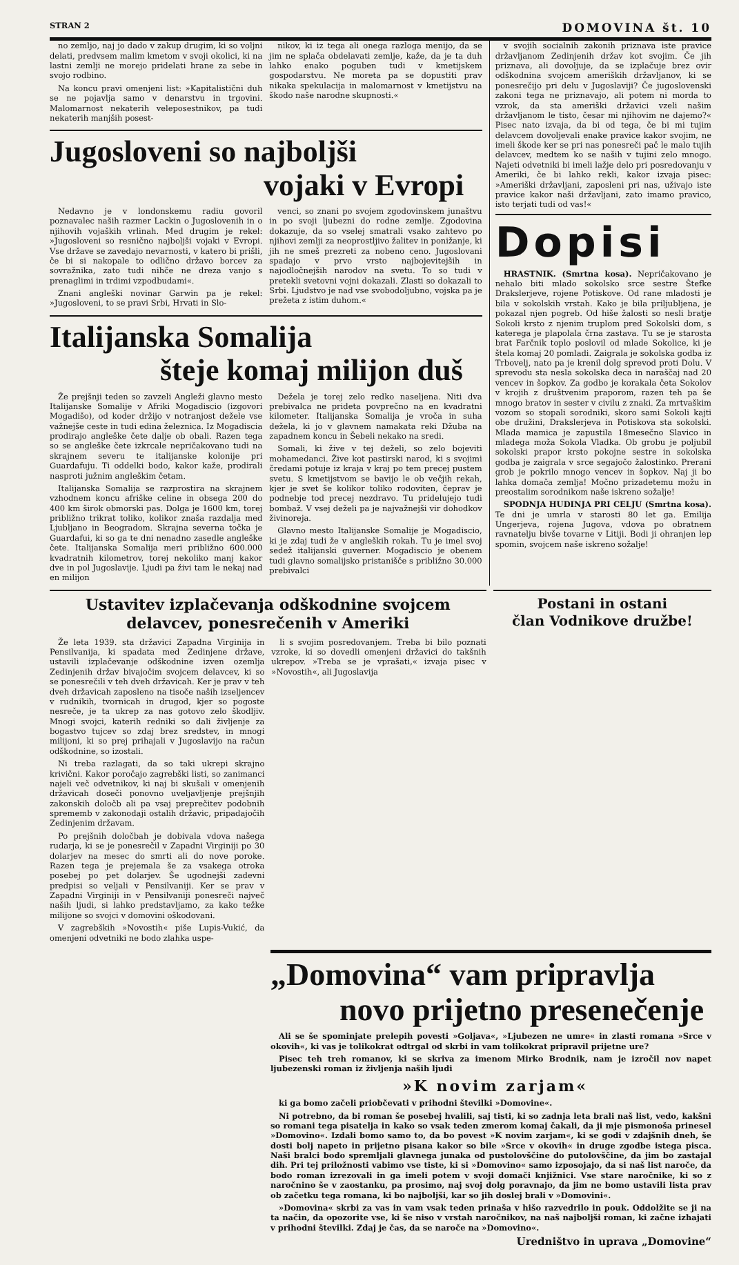STRAN 2 DOMOVINA št. 10
no zemljo, naj jo dado v zakup drugim, ki so voljni delati, predvsem malim kmetom v svoji okolici, ki na lastni zemlji ne morejo pridelati hrane za sebe in svojo rodbino.
Na koncu pravi omenjeni list: »Kapitalistični duh se ne pojavlja samo v denarstvu in trgovini. Malomarnost nekaterih veleposestnikov, pa tudi nekaterih manjših posest-
nikov, ki iz tega ali onega razloga menijo, da se jim ne splača obdelavati zemlje, kaže, da je ta duh lahko enako poguben tudi v kmetijskem gospodarstvu. Ne moreta pa se dopustiti prav nikaka spekulacija in malomarnost v kmetijstvu na škodo naše narodne skupnosti.«
Jugosloveni so najboljši
vojaki v Evropi
Nedavno je v londonskemu radiu govoril poznavalec naših razmer Lackin o Jugoslovenih in o njihovih vojaških vrlinah. Med drugim je rekel: »Jugosloveni so resnično najboljši vojaki v Evropi. Vse države se zavedajo nevarnosti, v katero bi prišli, če bi si nakopale to odlično državo borcev za sovražnika, zato tudi nihče ne dreza vanjo s prenaglimi in trdimi vzpodbudami«.
Znani angleški novinar Garwin pa je rekel: »Jugosloveni, to se pravi Srbi, Hrvati in Slo-
venci, so znani po svojem zgodovinskem junaštvu in po svoji ljubezni do rodne zemlje. Zgodovina dokazuje, da so vselej smatrali vsako zahtevo po njihovi zemlji za neoprostljivo žalitev in ponižanje, ki jih ne smeš prezreti za nobeno ceno. Jugoslovani spadajo v prvo vrsto najbojevitejših in najodločnejših narodov na svetu. To so tudi v pretekli svetovni vojni dokazali. Zlasti so dokazali to Srbi. Ljudstvo je nad vse svobodoljubno, vojska pa je prežeta z istim duhom.«
Italijanska Somalija
šteje komaj milijon duš
Že prejšnji teden so zavzeli Angleži glavno mesto Italijanske Somalije v Afriki Mogadiscio (izgovori Mogadišo), od koder držijo v notranjost dežele vse važnejše ceste in tudi edina železnica. Iz Mogadiscia prodirajo angleške čete dalje ob obali. Razen tega so se angleške čete izkrcale nepričakovano tudi na skrajnem severu te italijanske kolonije pri Guardafuju. Ti oddelki bodo, kakor kaže, prodirali nasproti južnim angleškim četam.
Italijanska Somalija se razprostira na skrajnem vzhodnem koncu afriške celine in obsega 200 do 400 km širok obmorski pas. Dolga je 1600 km, torej približno trikrat toliko, kolikor znaša razdalja med Ljubljano in Beogradom. Skrajna severna točka je Guardafui, ki so ga te dni nenadno zasedle angleške čete. Italijanska Somalija meri približno 600.000 kvadratnih kilometrov, torej nekoliko manj kakor dve in pol Jugoslavije. Ljudi pa živi tam le nekaj nad en milijon
Dežela je torej zelo redko naseljena. Niti dva prebivalca ne prideta povprečno na en kvadratni kilometer. Italijanska Somalija je vroča in suha dežela, ki jo v glavnem namakata reki Džuba na zapadnem koncu in Šebeli nekako na sredi.
Somali, ki žive v tej deželi, so zelo bojeviti mohamedanci. Žive kot pastirski narod, ki s svojimi čredami potuje iz kraja v kraj po tem precej pustem svetu. S kmetijstvom se bavijo le ob večjih rekah, kjer je svet še kolikor toliko rodoviten, čeprav je podnebje tod precej nezdravo. Tu pridelujejo tudi bombaž. V vsej deželi pa je najvažnejši vir dohodkov živinoreja.
Glavno mesto Italijanske Somalije je Mogadiscio, ki je zdaj tudi že v angleških rokah. Tu je imel svoj sedež italijanski guverner. Mogadiscio je obenem tudi glavno somalijsko pristanišče s približno 30.000 prebivalci
v svojih socialnih zakonih priznava iste pravice državljanom Zedinjenih držav kot svojim. Če jih priznava, ali dovoljuje, da se izplačuje brez ovir odškodnina svojcem ameriških državljanov, ki se ponesrečijo pri delu v Jugoslaviji? Če jugoslovenski zakoni tega ne priznavajo, ali potem ni morda to vzrok, da sta ameriški državici vzeli našim državljanom le tisto, česar mi njihovim ne dajemo?« Pisec nato izvaja, da bi od tega, če bi mi tujim delavcem dovoljevali enake pravice kakor svojim, ne imeli škode ker se pri nas ponesreči pač le malo tujih delavcev, medtem ko se naših v tujini zelo mnogo. Najeti odvetniki bi imeli lažje delo pri posredovanju v Ameriki, če bi lahko rekli, kakor izvaja pisec: »Ameriški državljani, zaposleni pri nas, uživajo iste pravice kakor naši državljani, zato imamo pravico, isto terjati tudi od vas!«
Dopisi
HRASTNIK. (Smrtna kosa). Nepričakovano je nehalo biti mlado sokolsko srce sestre Štefke Drakslerjeve, rojene Potiskove. Od rane mladosti je bila v sokolskih vrstah. Kako je bila priljubljena, je pokazal njen pogreb. Od hiše žalosti so nesli bratje Sokoli krsto z njenim truplom pred Sokolski dom, s katerega je plapolala črna zastava. Tu se je starosta brat Farčnik toplo poslovil od mlade Sokolice, ki je štela komaj 20 pomladi. Zaigrala je sokolska godba iz Trbovelj, nato pa je krenil dolg sprevod proti Dolu. V sprevodu sta nesla sokolska deca in naraščaj nad 20 vencev in šopkov. Za godbo je korakala četa Sokolov v krojih z društvenim praporom, razen teh pa še mnogo bratov in sester v civilu z znaki. Za mrtvaškim vozom so stopali sorodniki, skoro sami Sokoli kajti obe družini, Drakslerjeva in Potiskova sta sokolski. Mlada mamica je zapustila 18mesečno Slavico in mladega moža Sokola Vladka. Ob grobu je poljubil sokolski prapor krsto pokojne sestre in sokolska godba je zaigrala v srce segajočo žalostinko. Prerani grob je pokrilo mnogo vencev in šopkov. Naj ji bo lahka domača zemlja! Močno prizadetemu možu in preostalim sorodnikom naše iskreno sožalje!
SPODNJA HUDINJA PRI CELJU (Smrtna kosa). Te dni je umrla v starosti 80 let ga. Emilija Ungerjeva, rojena Jugova, vdova po obratnem ravnatelju bivše tovarne v Litiji. Bodi ji ohranjen lep spomin, svojcem naše iskreno sožalje!
Ustavitev izplačevanja odškodnine svojcem
delavcev, ponesrečenih v Ameriki
Že leta 1939. sta državici Zapadna Virginija in Pensilvanija, ki spadata med Zedinjene države, ustavili izplačevanje odškodnine izven ozemlja Zedinjenih držav bivajočim svojcem delavcev, ki so se ponesrečili v teh dveh državicah. Ker je prav v teh dveh državicah zaposleno na tisoče naših izseljencev v rudnikih, tvornicah in drugod, kjer so pogoste nesreče, je ta ukrep za nas gotovo zelo škodljiv. Mnogi svojci, katerih redniki so dali življenje za bogastvo tujcev so zdaj brez sredstev, in mnogi milijoni, ki so prej prihajali v Jugoslavijo na račun odškodnine, so izostali.
Ni treba razlagati, da so taki ukrepi skrajno krivični. Kakor poročajo zagrebški listi, so zanimanci najeli več odvetnikov, ki naj bi skušali v omenjenih državicah doseči ponovno uveljavljenje prejšnjih zakonskih določb ali pa vsaj preprečitev podobnih sprememb v zakonodaji ostalih državic, pripadajočih Zedinjenim državam.
Po prejšnih določbah je dobivala vdova našega rudarja, ki se je ponesrečil v Zapadni Virginiji po 30 dolarjev na mesec do smrti ali do nove poroke. Razen tega je prejemala še za vsakega otroka posebej po pet dolarjev. Še ugodnejši zadevni predpisi so veljali v Pensilvaniji. Ker se prav v Zapadni Virginiji in v Pensilvaniji ponesreči največ naših ljudi, si lahko predstavljamo, za kako težke milijone so svojci v domovini oškodovani.
V zagrebških »Novostih« piše Lupis-Vukić, da omenjeni odvetniki ne bodo zlahka uspe-
li s svojim posredovanjem. Treba bi bilo poznati vzroke, ki so dovedli omenjeni državici do takšnih ukrepov. »Treba se je vprašati,« izvaja pisec v »Novostih«, ali Jugoslavija
Postani in ostani
član Vodnikove družbe!
„Domovina“ vam pripravlja
novo prijetno presenečenje
Ali se še spominjate prelepih povesti »Goljava«, »Ljubezen ne umre« in zlasti romana »Srce v okovih«, ki vas je tolikokrat odtrgal od skrbi in vam tolikokrat pripravil prijetne ure?
Pisec teh treh romanov, ki se skriva za imenom Mirko Brodnik, nam je izročil nov napet ljubezenski roman iz življenja naših ljudi
»K novim zarjam«
ki ga bomo začeli priobčevati v prihodni številki »Domovine«.
Ni potrebno, da bi roman še posebej hvalili, saj tisti, ki so zadnja leta brali naš list, vedo, kakšni so romani tega pisatelja in kako so vsak teden zmerom komaj čakali, da ji mje pismonoša prinesel »Domovino«. Izdali bomo samo to, da bo povest »K novim zarjam«, ki se godi v zdajšnih dneh, še dosti bolj napeto in prijetno pisana kakor so bile »Srce v okovih« in druge zgodbe istega pisca. Naši bralci bodo spremljali glavnega junaka od pustolovščine do putolovščine, da jim bo zastajal dih. Pri tej priložnosti vabimo vse tiste, ki si »Domovino« samo izposojajo, da si naš list naroče, da bodo roman izrezovali in ga imeli potem v svoji domači knjižnici. Vse stare naročnike, ki so z naročnino še v zaostanku, pa prosimo, naj svoj dolg poravnajo, da jim ne bomo ustavili lista prav ob začetku tega romana, ki bo najboljši, kar so jih doslej brali v »Domovini«.
»Domovina« skrbi za vas in vam vsak teden prinaša v hišo razvedrilo in pouk. Oddolžite se ji na ta način, da opozorite vse, ki še niso v vrstah naročnikov, na naš najboljši roman, ki začne izhajati v prihodni številki. Zdaj je čas, da se naroče na »Domovino«.
Uredništvo in uprava „Domovine“